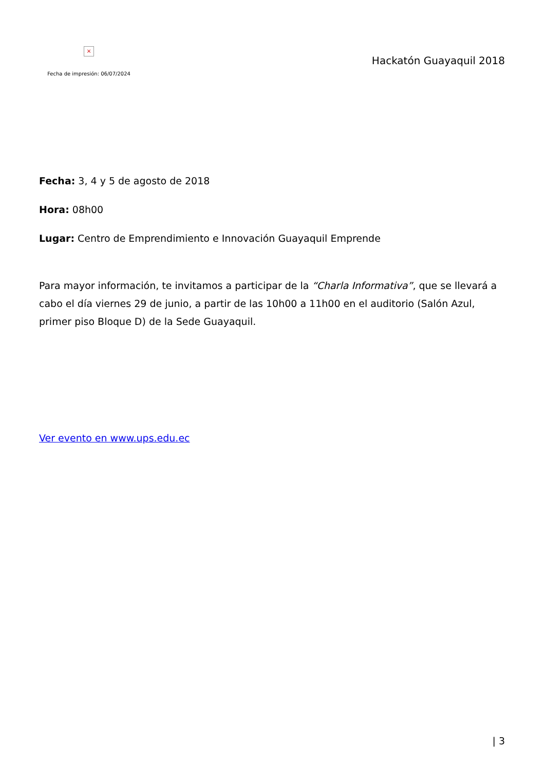×
Fecha de impresión: 06/07/2024
Hackatón Guayaquil 2018
Fecha: 3, 4 y 5 de agosto de 2018
Hora: 08h00
Lugar: Centro de Emprendimiento e Innovación Guayaquil Emprende
Para mayor información, te invitamos a participar de la “Charla Informativa”, que se llevará a cabo el día viernes 29 de junio, a partir de las 10h00 a 11h00 en el auditorio (Salón Azul, primer piso Bloque D) de la Sede Guayaquil.
Ver evento en www.ups.edu.ec
| 3